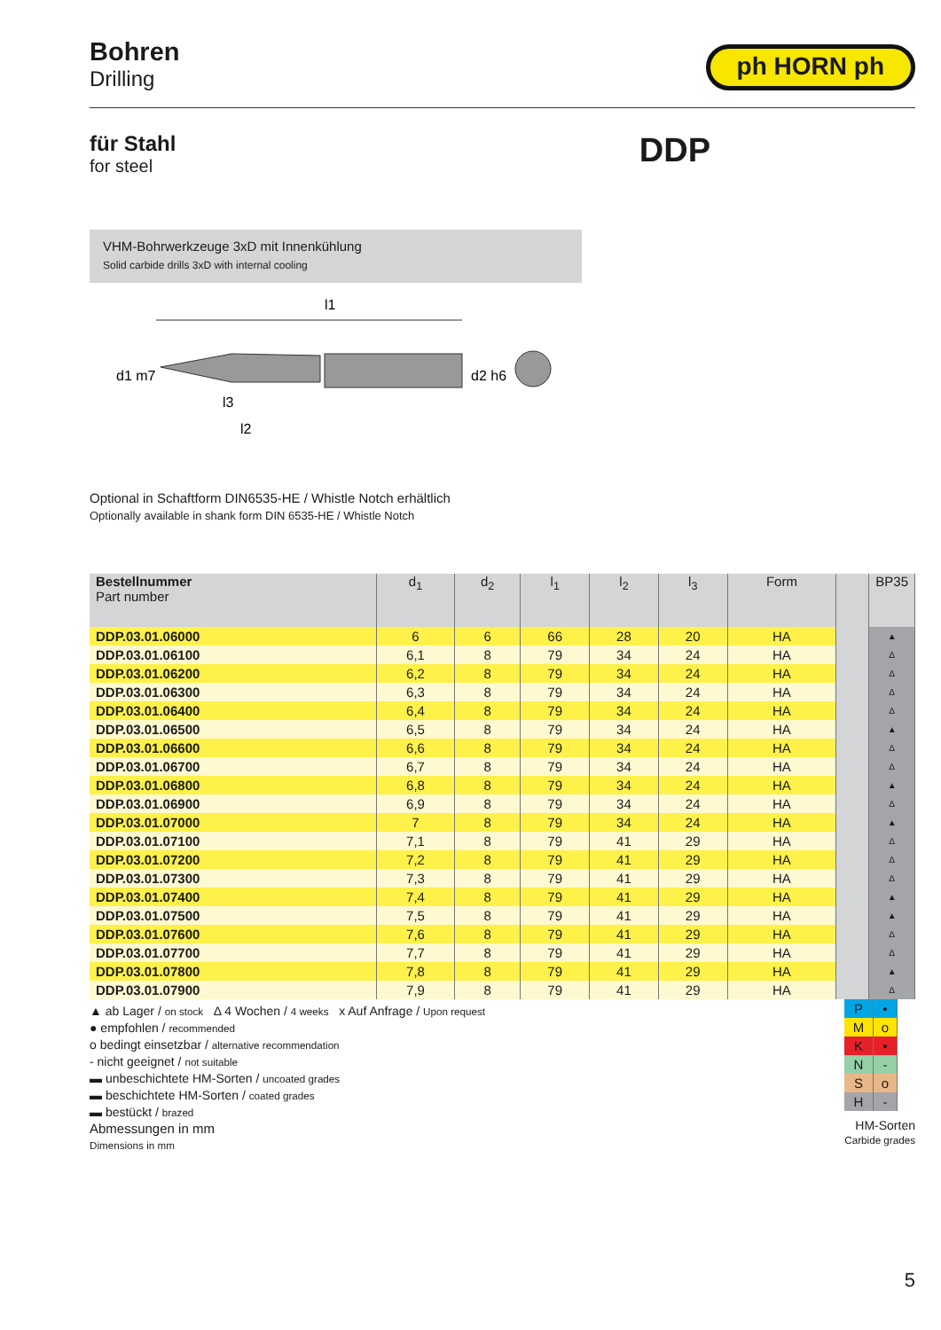Bohren
Drilling
ph HORN ph
für Stahl
for steel
DDP
VHM-Bohrwerkzeuge 3xD mit Innenkühlung
Solid carbide drills 3xD with internal cooling
l1
l3
l2
d1 m7
d2 h6
Optional in Schaftform DIN6535-HE / Whistle Notch erhältlich
Optionally available in shank form DIN 6535-HE / Whistle Notch
| Bestellnummer Part number | d<sub>1</sub> | d<sub>2</sub> | l<sub>1</sub> | l<sub>2</sub> | l<sub>3</sub> | Form | | BP35 |
| --- | --- | --- | --- | --- | --- | --- | --- | --- |
| DDP.03.01.06000 | 6 | 6 | 66 | 28 | 20 | HA | | ▲ |
| DDP.03.01.06100 | 6,1 | 8 | 79 | 34 | 24 | HA | | Δ |
| DDP.03.01.06200 | 6,2 | 8 | 79 | 34 | 24 | HA | | Δ |
| DDP.03.01.06300 | 6,3 | 8 | 79 | 34 | 24 | HA | | Δ |
| DDP.03.01.06400 | 6,4 | 8 | 79 | 34 | 24 | HA | | Δ |
| DDP.03.01.06500 | 6,5 | 8 | 79 | 34 | 24 | HA | | ▲ |
| DDP.03.01.06600 | 6,6 | 8 | 79 | 34 | 24 | HA | | Δ |
| DDP.03.01.06700 | 6,7 | 8 | 79 | 34 | 24 | HA | | Δ |
| DDP.03.01.06800 | 6,8 | 8 | 79 | 34 | 24 | HA | | ▲ |
| DDP.03.01.06900 | 6,9 | 8 | 79 | 34 | 24 | HA | | Δ |
| DDP.03.01.07000 | 7 | 8 | 79 | 34 | 24 | HA | | ▲ |
| DDP.03.01.07100 | 7,1 | 8 | 79 | 41 | 29 | HA | | Δ |
| DDP.03.01.07200 | 7,2 | 8 | 79 | 41 | 29 | HA | | Δ |
| DDP.03.01.07300 | 7,3 | 8 | 79 | 41 | 29 | HA | | Δ |
| DDP.03.01.07400 | 7,4 | 8 | 79 | 41 | 29 | HA | | ▲ |
| DDP.03.01.07500 | 7,5 | 8 | 79 | 41 | 29 | HA | | ▲ |
| DDP.03.01.07600 | 7,6 | 8 | 79 | 41 | 29 | HA | | Δ |
| DDP.03.01.07700 | 7,7 | 8 | 79 | 41 | 29 | HA | | Δ |
| DDP.03.01.07800 | 7,8 | 8 | 79 | 41 | 29 | HA | | ▲ |
| DDP.03.01.07900 | 7,9 | 8 | 79 | 41 | 29 | HA | | Δ |
▲ ab Lager / on stock Δ 4 Wochen / 4 weeks x Auf Anfrage / Upon request
● empfohlen / recommended
o bedingt einsetzbar / alternative recommendation
- nicht geeignet / not suitable
▬ unbeschichtete HM-Sorten / uncoated grades
▬ beschichtete HM-Sorten / coated grades
▬ bestückt / brazed
Abmessungen in mm
Dimensions in mm
| P | • |
| M | o |
| K | • |
| N | - |
| S | o |
| H | - |
HM-Sorten
Carbide grades
5